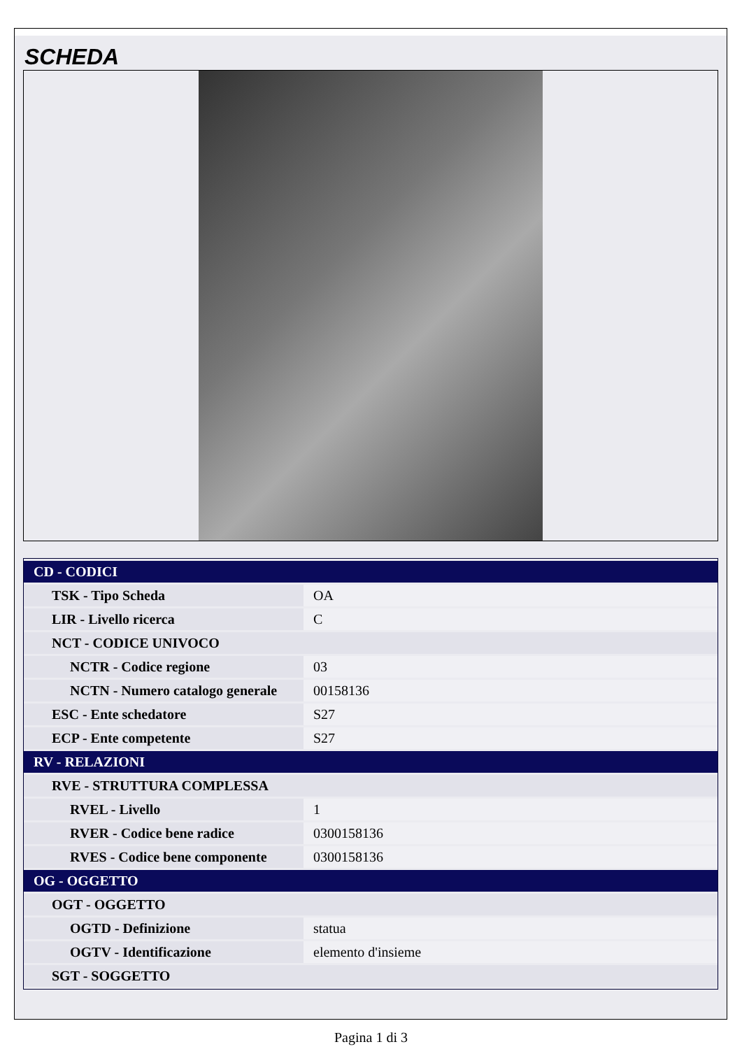SCHEDA
| CD - CODICI | |
| TSK - Tipo Scheda | OA |
| LIR - Livello ricerca | C |
| NCT - CODICE UNIVOCO | |
| NCTR - Codice regione | 03 |
| NCTN - Numero catalogo generale | 00158136 |
| ESC - Ente schedatore | S27 |
| ECP - Ente competente | S27 |
| RV - RELAZIONI | |
| RVE - STRUTTURA COMPLESSA | |
| RVEL - Livello | 1 |
| RVER - Codice bene radice | 0300158136 |
| RVES - Codice bene componente | 0300158136 |
| OG - OGGETTO | |
| OGT - OGGETTO | |
| OGTD - Definizione | statua |
| OGTV - Identificazione | elemento d'insieme |
| SGT - SOGGETTO | |
Pagina 1 di 3